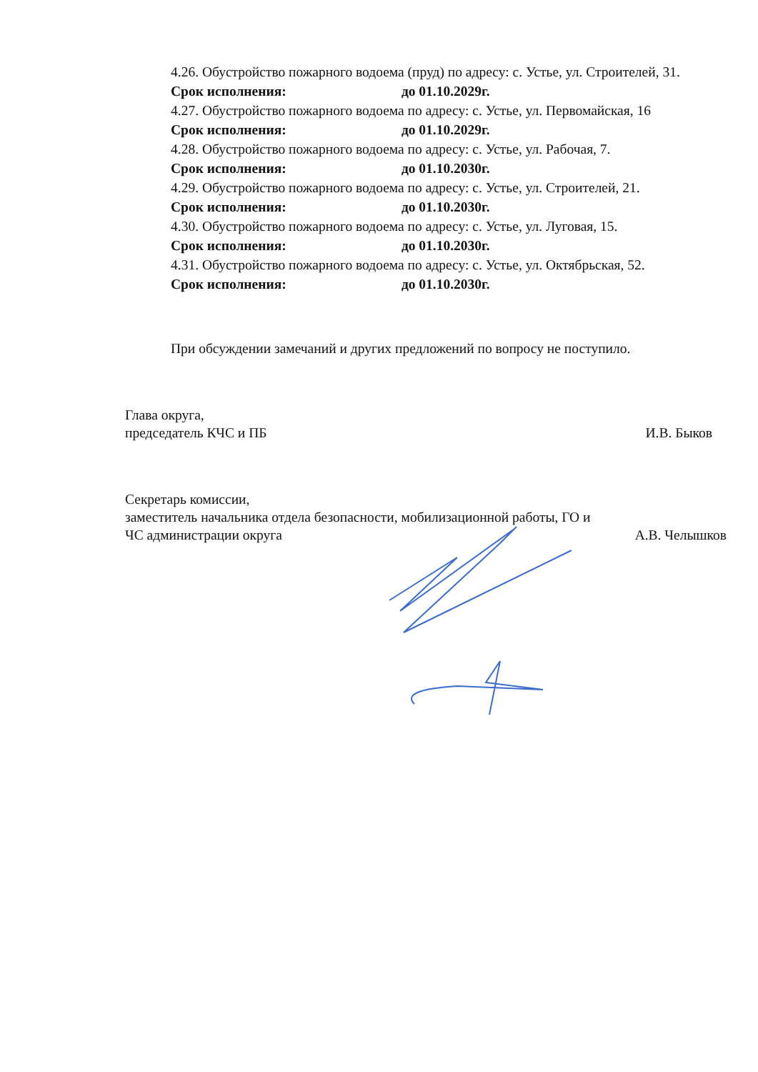4.26. Обустройство пожарного водоема (пруд) по адресу: с. Устье, ул. Строителей, 31.
Срок исполнения: до 01.10.2029г.
4.27. Обустройство пожарного водоема по адресу: с. Устье, ул. Первомайская, 16
Срок исполнения: до 01.10.2029г.
4.28. Обустройство пожарного водоема по адресу: с. Устье, ул. Рабочая, 7.
Срок исполнения: до 01.10.2030г.
4.29. Обустройство пожарного водоема по адресу: с. Устье, ул. Строителей, 21.
Срок исполнения: до 01.10.2030г.
4.30. Обустройство пожарного водоема по адресу: с. Устье, ул. Луговая, 15.
Срок исполнения: до 01.10.2030г.
4.31. Обустройство пожарного водоема по адресу: с. Устье, ул. Октябрьская, 52.
Срок исполнения: до 01.10.2030г.
При обсуждении замечаний и других предложений по вопросу не поступило.
Глава округа,
председатель КЧС и ПБ
И.В. Быков
Секретарь комиссии,
заместитель начальника отдела безопасности, мобилизационной работы, ГО и
ЧС администрации округа
А.В. Челышков